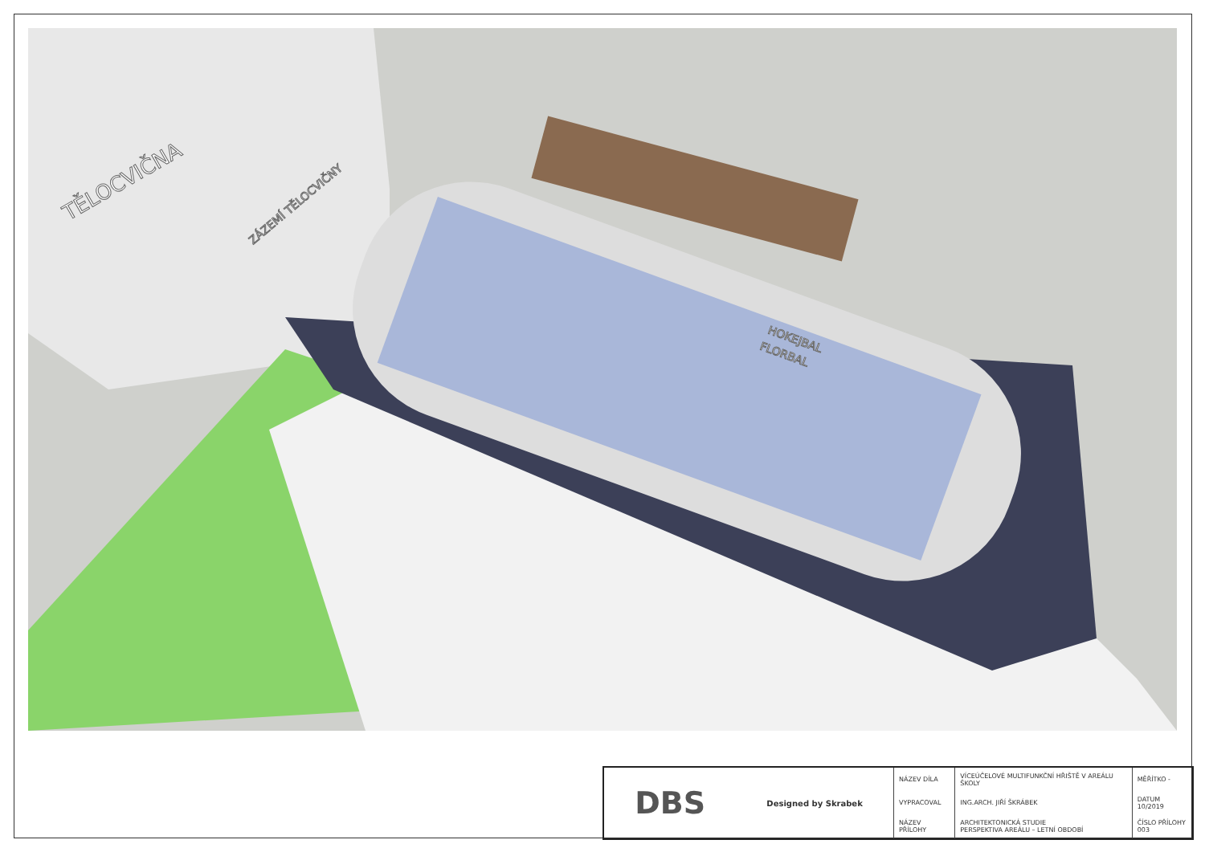TĚLOCVIČNA
ZÁZEMÍ TĚLOCVIČNY
HOKEJBAL
FLORBAL
DBS Designed by Skrabek
| NÁZEV DÍLA | VÍCEÚČELOVÉ MULTIFUNKČNÍ HŘIŠTĚ V AREÁLU ŠKOLY | MĚŘÍTKO - |
| VYPRACOVAL | ING.ARCH. JIŘÍ ŠKRÁBEK | DATUM 10/2019 |
| NÁZEV PŘÍLOHY | ARCHITEKTONICKÁ STUDIE PERSPEKTIVA AREÁLU – LETNÍ OBDOBÍ | ČÍSLO PŘÍLOHY 003 |